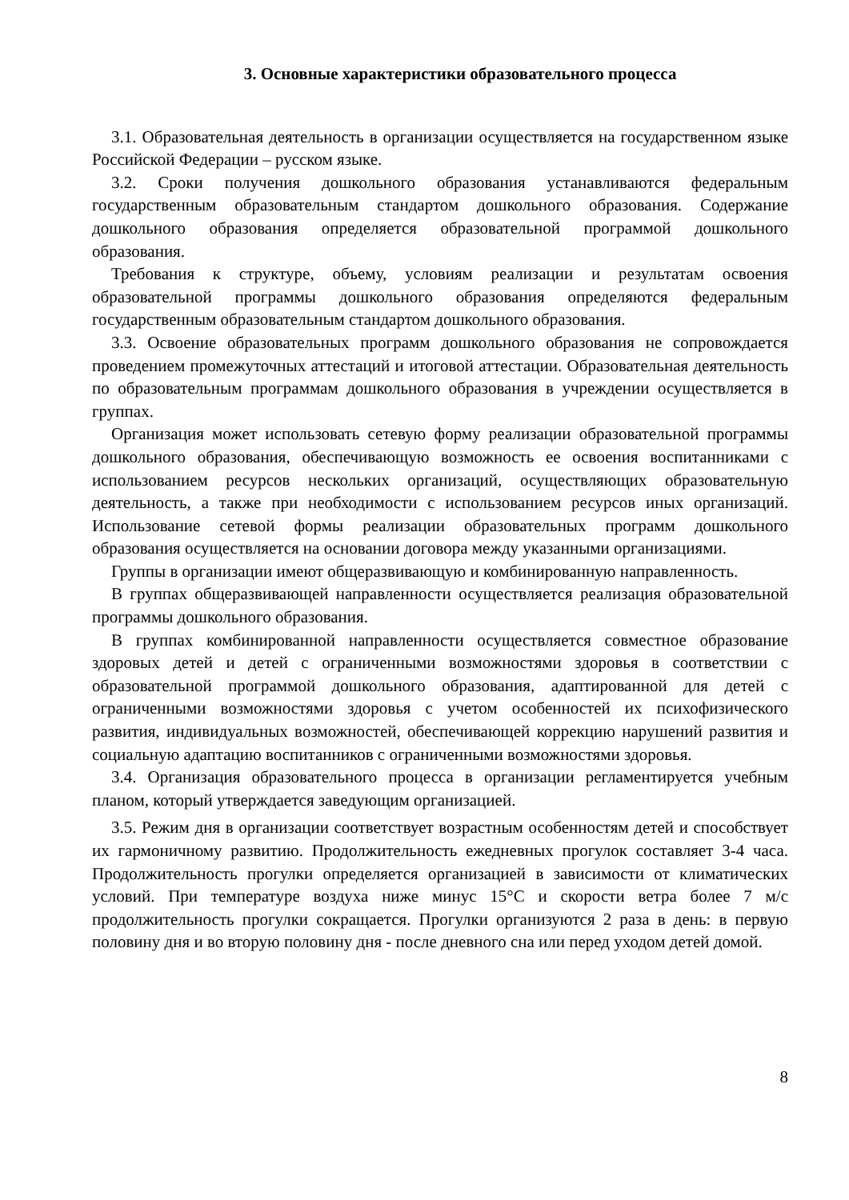3. Основные характеристики образовательного процесса
3.1. Образовательная деятельность в организации осуществляется на государственном языке Российской Федерации – русском языке.
3.2. Сроки получения дошкольного образования устанавливаются федеральным государственным образовательным стандартом дошкольного образования. Содержание дошкольного образования определяется образовательной программой дошкольного образования.
Требования к структуре, объему, условиям реализации и результатам освоения образовательной программы дошкольного образования определяются федеральным государственным образовательным стандартом дошкольного образования.
3.3. Освоение образовательных программ дошкольного образования не сопровождается проведением промежуточных аттестаций и итоговой аттестации. Образовательная деятельность по образовательным программам дошкольного образования в учреждении осуществляется в группах.
Организация может использовать сетевую форму реализации образовательной программы дошкольного образования, обеспечивающую возможность ее освоения воспитанниками с использованием ресурсов нескольких организаций, осуществляющих образовательную деятельность, а также при необходимости с использованием ресурсов иных организаций. Использование сетевой формы реализации образовательных программ дошкольного образования осуществляется на основании договора между указанными организациями.
Группы в организации имеют общеразвивающую и комбинированную направленность.
В группах общеразвивающей направленности осуществляется реализация образовательной программы дошкольного образования.
В группах комбинированной направленности осуществляется совместное образование здоровых детей и детей с ограниченными возможностями здоровья в соответствии с образовательной программой дошкольного образования, адаптированной для детей с ограниченными возможностями здоровья с учетом особенностей их психофизического развития, индивидуальных возможностей, обеспечивающей коррекцию нарушений развития и социальную адаптацию воспитанников с ограниченными возможностями здоровья.
3.4. Организация образовательного процесса в организации регламентируется учебным планом, который утверждается заведующим организацией.
3.5. Режим дня в организации соответствует возрастным особенностям детей и способствует их гармоничному развитию. Продолжительность ежедневных прогулок составляет 3-4 часа. Продолжительность прогулки определяется организацией в зависимости от климатических условий. При температуре воздуха ниже минус 15°С и скорости ветра более 7 м/с продолжительность прогулки сокращается. Прогулки организуются 2 раза в день: в первую половину дня и во вторую половину дня - после дневного сна или перед уходом детей домой.
8